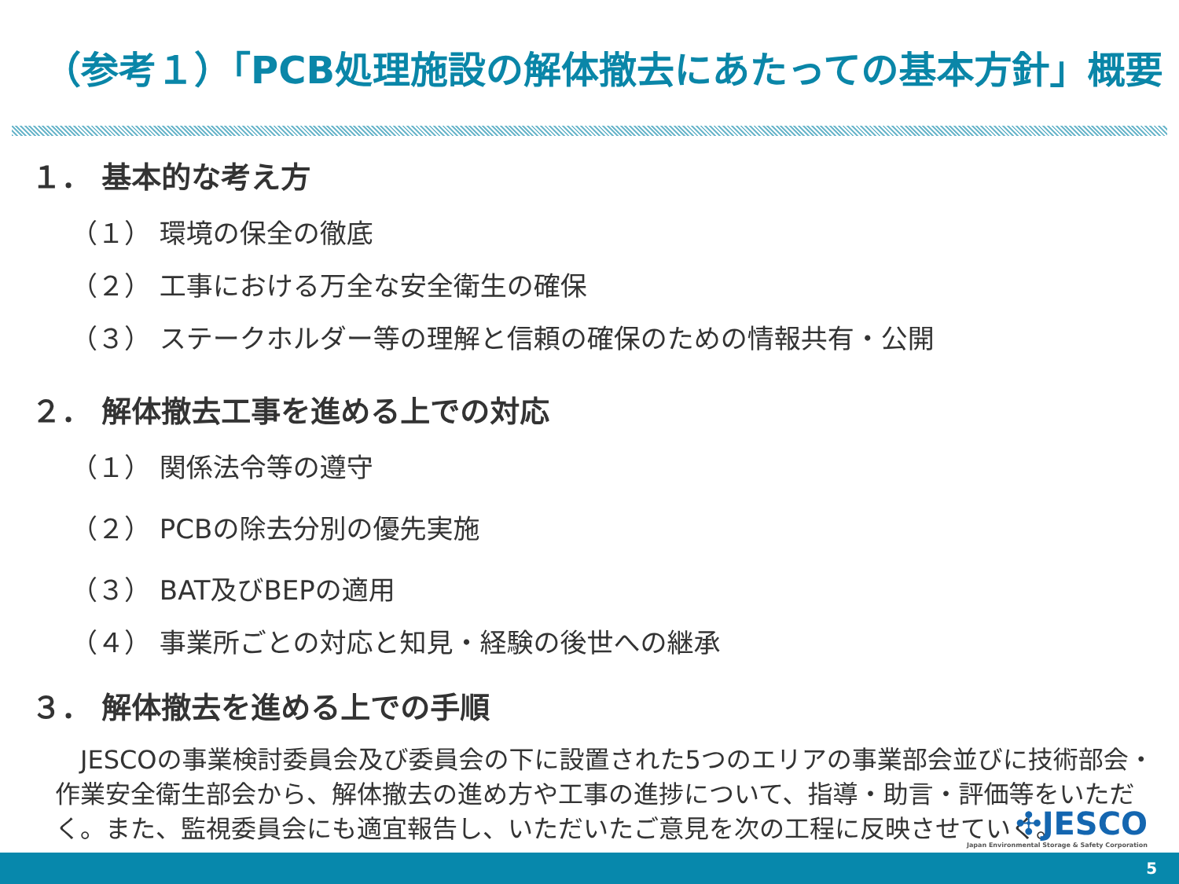（参考１）「PCB処理施設の解体撤去にあたっての基本方針」概要
１． 基本的な考え方
（１） 環境の保全の徹底
（２） 工事における万全な安全衛生の確保
（３） ステークホルダー等の理解と信頼の確保のための情報共有・公開
２． 解体撤去工事を進める上での対応
（１） 関係法令等の遵守
（２） PCBの除去分別の優先実施
（３） BAT及びBEPの適用
（４） 事業所ごとの対応と知見・経験の後世への継承
３． 解体撤去を進める上での手順
　JESCOの事業検討委員会及び委員会の下に設置された5つのエリアの事業部会並びに技術部会・作業安全衛生部会から、解体撤去の進め方や工事の進捗について、指導・助言・評価等をいただく。また、監視委員会にも適宜報告し、いただいたご意見を次の工程に反映させていく。
✣JESCO
Japan Environmental Storage & Safety Corporation
5